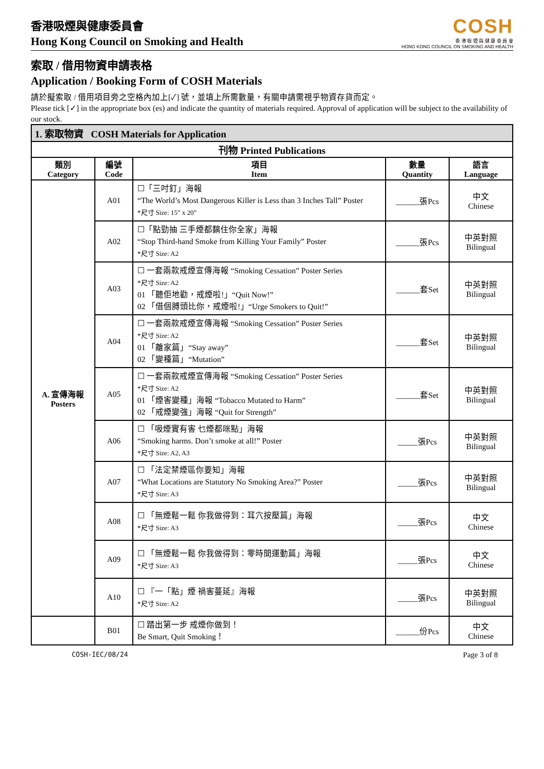香港吸煙與健康委員會
Hong Kong Council on Smoking and Health
COSH
香 港 吸 煙 與 健 康 委 員 會
HONG KONG COUNCIL ON SMOKING AND HEALTH
索取 / 借用物資申請表格
Application / Booking Form of COSH Materials
請於擬索取 / 借用項目旁之空格內加上[✓] 號，並填上所需數量，有關申請需視乎物資存貨而定。
Please tick [✓] in the appropriate box (es) and indicate the quantity of materials required. Approval of application will be subject to the availability of our stock.
| 1. 索取物資 COSH Materials for Application | | | | |
| 刊物 Printed Publications | | | | |
| 類別 Category | 編號 Code | 項目 Item | 數量 Quantity | 語言 Language |
| A. 宣傳海報 Posters | A01 | ☐「三吋釘」海報 “The World’s Most Dangerous Killer is Less than 3 Inches Tall” Poster *尺寸 Size: 15” x 20” | ______張Pcs | 中文 Chinese |
| | A02 | ☐「點勁抽 三手煙都黐住你全家」海報 “Stop Third-hand Smoke from Killing Your Family” Poster *尺寸 Size: A2 | ______張Pcs | 中英對照 Bilingual |
| | A03 | ☐ 一套兩款戒煙宣傳海報 “Smoking Cessation” Poster Series *尺寸 Size: A2 01 「聽佢地勸，戒煙啦!」“Quit Now!” 02 「借個膊頭比你，戒煙啦!」“Urge Smokers to Quit!” | ______套Set | 中英對照 Bilingual |
| | A04 | ☐ 一套兩款戒煙宣傳海報 “Smoking Cessation” Poster Series *尺寸 Size: A2 01 「離家篇」“Stay away” 02 「變種篇」“Mutation” | ______套Set | 中英對照 Bilingual |
| | A05 | ☐ 一套兩款戒煙宣傳海報 “Smoking Cessation” Poster Series *尺寸 Size: A2 01 「煙害變種」海報 “Tobacco Mutated to Harm” 02 「戒煙變強」海報 “Quit for Strength” | ______套Set | 中英對照 Bilingual |
| | A06 | ☐ 「吸煙實有害 乜煙都咪點」海報 “Smoking harms. Don’t smoke at all!” Poster *尺寸 Size: A2, A3 | _____張Pcs | 中英對照 Bilingual |
| | A07 | ☐ 「法定禁煙區你要知」海報 “What Locations are Statutory No Smoking Area?” Poster *尺寸 Size: A3 | _____張Pcs | 中英對照 Bilingual |
| | A08 | ☐ 「無煙鬆一鬆 你我做得到：耳穴按壓篇」海報 *尺寸 Size: A3 | _____張Pcs | 中文 Chinese |
| | A09 | ☐ 「無煙鬆一鬆 你我做得到：零時間運動篇」海報 *尺寸 Size: A3 | _____張Pcs | 中文 Chinese |
| | A10 | ☐ 『一「點」煙 禍害蔓延』海報 *尺寸 Size: A2 | _____張Pcs | 中英對照 Bilingual |
| | B01 | ☐ 踏出第一步 戒煙你做到！ Be Smart, Quit Smoking！ | ______份Pcs | 中文 Chinese |
COSH-IEC/08/24 Page 3 of 8